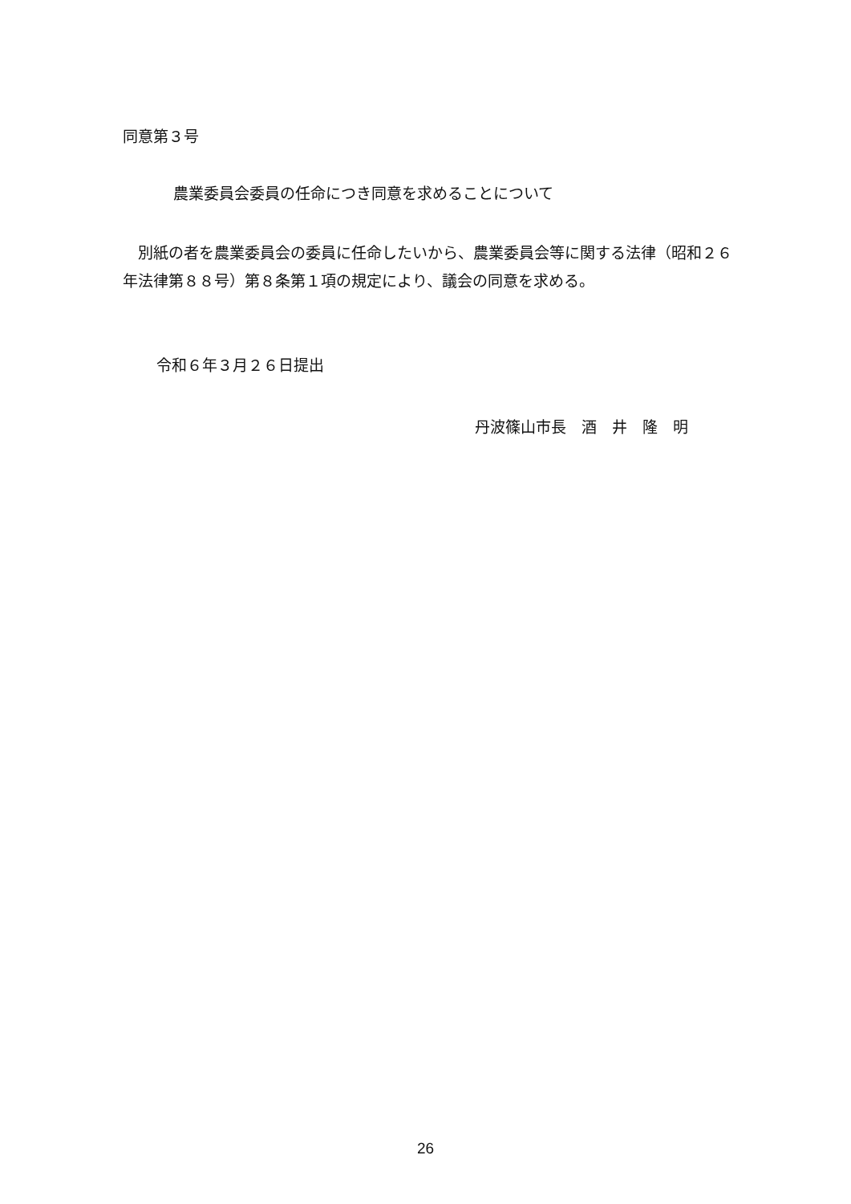同意第３号
農業委員会委員の任命につき同意を求めることについて
　別紙の者を農業委員会の委員に任命したいから、農業委員会等に関する法律（昭和２６年法律第８８号）第８条第１項の規定により、議会の同意を求める。
令和６年３月２６日提出
丹波篠山市長　酒　井　隆　明
26